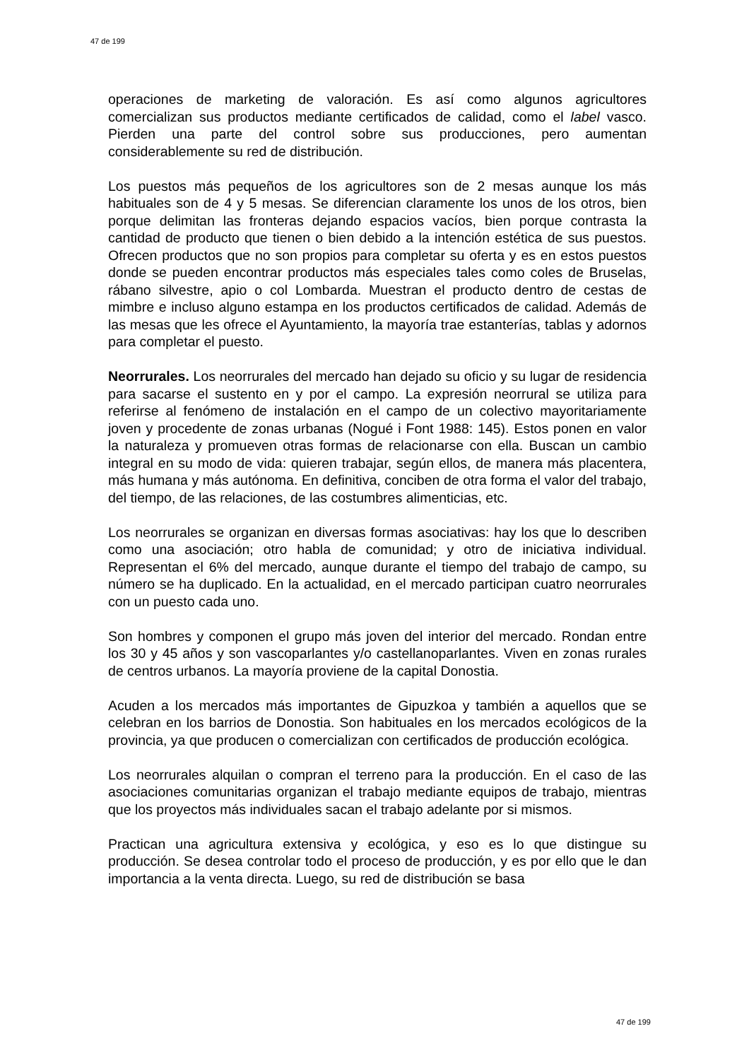47 de 199
operaciones de marketing de valoración. Es así como algunos agricultores comercializan sus productos mediante certificados de calidad, como el label vasco. Pierden una parte del control sobre sus producciones, pero aumentan considerablemente su red de distribución.
Los puestos más pequeños de los agricultores son de 2 mesas aunque los más habituales son de 4 y 5 mesas. Se diferencian claramente los unos de los otros, bien porque delimitan las fronteras dejando espacios vacíos, bien porque contrasta la cantidad de producto que tienen o bien debido a la intención estética de sus puestos. Ofrecen productos que no son propios para completar su oferta y es en estos puestos donde se pueden encontrar productos más especiales tales como coles de Bruselas, rábano silvestre, apio o col Lombarda. Muestran el producto dentro de cestas de mimbre e incluso alguno estampa en los productos certificados de calidad. Además de las mesas que les ofrece el Ayuntamiento, la mayoría trae estanterías, tablas y adornos para completar el puesto.
Neorrurales. Los neorrurales del mercado han dejado su oficio y su lugar de residencia para sacarse el sustento en y por el campo. La expresión neorrural se utiliza para referirse al fenómeno de instalación en el campo de un colectivo mayoritariamente joven y procedente de zonas urbanas (Nogué i Font 1988: 145). Estos ponen en valor la naturaleza y promueven otras formas de relacionarse con ella. Buscan un cambio integral en su modo de vida: quieren trabajar, según ellos, de manera más placentera, más humana y más autónoma. En definitiva, conciben de otra forma el valor del trabajo, del tiempo, de las relaciones, de las costumbres alimenticias, etc.
Los neorrurales se organizan en diversas formas asociativas: hay los que lo describen como una asociación; otro habla de comunidad; y otro de iniciativa individual. Representan el 6% del mercado, aunque durante el tiempo del trabajo de campo, su número se ha duplicado. En la actualidad, en el mercado participan cuatro neorrurales con un puesto cada uno.
Son hombres y componen el grupo más joven del interior del mercado. Rondan entre los 30 y 45 años y son vascoparlantes y/o castellanoparlantes. Viven en zonas rurales de centros urbanos. La mayoría proviene de la capital Donostia.
Acuden a los mercados más importantes de Gipuzkoa y también a aquellos que se celebran en los barrios de Donostia. Son habituales en los mercados ecológicos de la provincia, ya que producen o comercializan con certificados de producción ecológica.
Los neorrurales alquilan o compran el terreno para la producción. En el caso de las asociaciones comunitarias organizan el trabajo mediante equipos de trabajo, mientras que los proyectos más individuales sacan el trabajo adelante por si mismos.
Practican una agricultura extensiva y ecológica, y eso es lo que distingue su producción. Se desea controlar todo el proceso de producción, y es por ello que le dan importancia a la venta directa. Luego, su red de distribución se basa
47 de 199